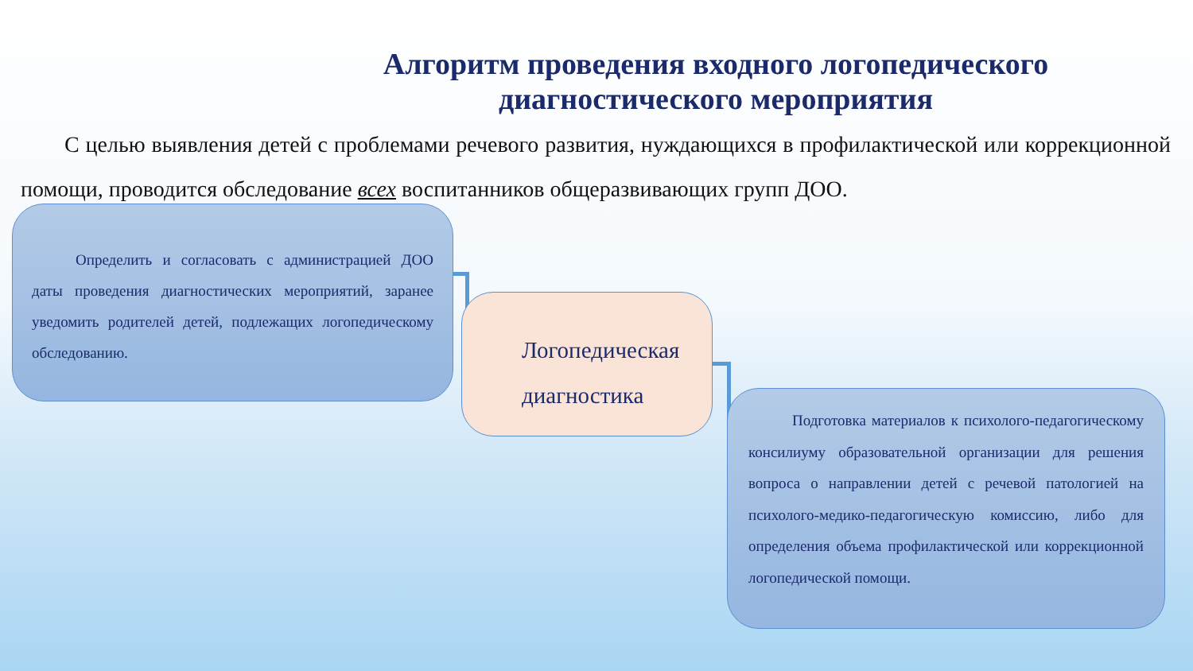Алгоритм проведения входного логопедического
диагностического мероприятия
С целью выявления детей с проблемами речевого развития, нуждающихся в профилактической или коррекционной помощи, проводится обследование всех воспитанников общеразвивающих групп ДОО.
Определить и согласовать с администрацией ДОО даты проведения диагностических мероприятий, заранее уведомить родителей детей, подлежащих логопедическому обследованию.
Логопедическая диагностика
Подготовка материалов к психолого-педагогическому консилиуму образовательной организации для решения вопроса о направлении детей с речевой патологией на психолого-медико-педагогическую комиссию, либо для определения объема профилактической или коррекционной логопедической помощи.